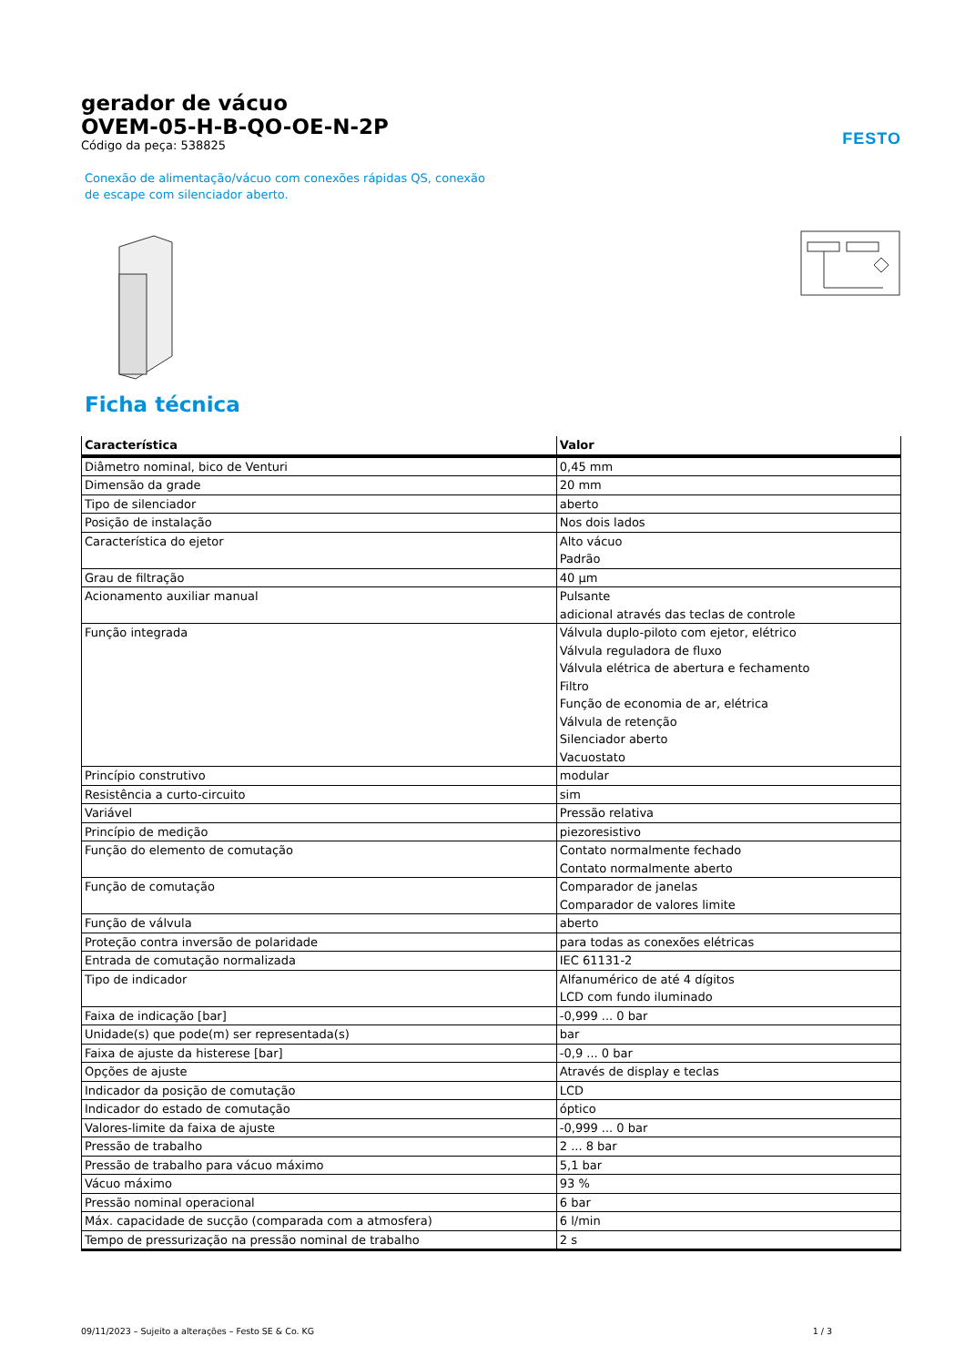gerador de vácuo
OVEM-05-H-B-QO-OE-N-2P
Código da peça: 538825
FESTO
Conexão de alimentação/vácuo com conexões rápidas QS, conexão de escape com silenciador aberto.
Ficha técnica
| Característica | Valor |
| --- | --- |
| Diâmetro nominal, bico de Venturi | 0,45 mm |
| Dimensão da grade | 20 mm |
| Tipo de silenciador | aberto |
| Posição de instalação | Nos dois lados |
| Característica do ejetor | Alto vácuo Padrão |
| Grau de filtração | 40 µm |
| Acionamento auxiliar manual | Pulsante adicional através das teclas de controle |
| Função integrada | Válvula duplo-piloto com ejetor, elétrico Válvula reguladora de fluxo Válvula elétrica de abertura e fechamento Filtro Função de economia de ar, elétrica Válvula de retenção Silenciador aberto Vacuostato |
| Princípio construtivo | modular |
| Resistência a curto-circuito | sim |
| Variável | Pressão relativa |
| Princípio de medição | piezoresistivo |
| Função do elemento de comutação | Contato normalmente fechado Contato normalmente aberto |
| Função de comutação | Comparador de janelas Comparador de valores limite |
| Função de válvula | aberto |
| Proteção contra inversão de polaridade | para todas as conexões elétricas |
| Entrada de comutação normalizada | IEC 61131-2 |
| Tipo de indicador | Alfanumérico de até 4 dígitos LCD com fundo iluminado |
| Faixa de indicação [bar] | -0,999 ... 0 bar |
| Unidade(s) que pode(m) ser representada(s) | bar |
| Faixa de ajuste da histerese [bar] | -0,9 ... 0 bar |
| Opções de ajuste | Através de display e teclas |
| Indicador da posição de comutação | LCD |
| Indicador do estado de comutação | óptico |
| Valores-limite da faixa de ajuste | -0,999 ... 0 bar |
| Pressão de trabalho | 2 ... 8 bar |
| Pressão de trabalho para vácuo máximo | 5,1 bar |
| Vácuo máximo | 93 % |
| Pressão nominal operacional | 6 bar |
| Máx. capacidade de sucção (comparada com a atmosfera) | 6 l/min |
| Tempo de pressurização na pressão nominal de trabalho | 2 s |
09/11/2023 – Sujeito a alterações – Festo SE & Co. KG 1 / 3